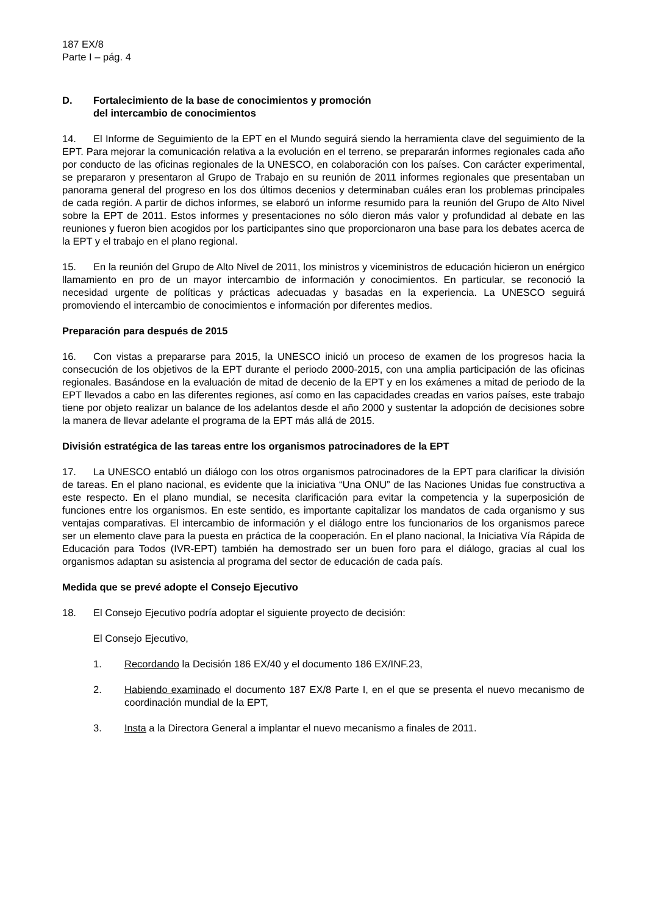187 EX/8
Parte I – pág. 4
D. Fortalecimiento de la base de conocimientos y promoción
del intercambio de conocimientos
14. El Informe de Seguimiento de la EPT en el Mundo seguirá siendo la herramienta clave del seguimiento de la EPT. Para mejorar la comunicación relativa a la evolución en el terreno, se prepararán informes regionales cada año por conducto de las oficinas regionales de la UNESCO, en colaboración con los países. Con carácter experimental, se prepararon y presentaron al Grupo de Trabajo en su reunión de 2011 informes regionales que presentaban un panorama general del progreso en los dos últimos decenios y determinaban cuáles eran los problemas principales de cada región. A partir de dichos informes, se elaboró un informe resumido para la reunión del Grupo de Alto Nivel sobre la EPT de 2011. Estos informes y presentaciones no sólo dieron más valor y profundidad al debate en las reuniones y fueron bien acogidos por los participantes sino que proporcionaron una base para los debates acerca de la EPT y el trabajo en el plano regional.
15. En la reunión del Grupo de Alto Nivel de 2011, los ministros y viceministros de educación hicieron un enérgico llamamiento en pro de un mayor intercambio de información y conocimientos. En particular, se reconoció la necesidad urgente de políticas y prácticas adecuadas y basadas en la experiencia. La UNESCO seguirá promoviendo el intercambio de conocimientos e información por diferentes medios.
Preparación para después de 2015
16. Con vistas a prepararse para 2015, la UNESCO inició un proceso de examen de los progresos hacia la consecución de los objetivos de la EPT durante el periodo 2000-2015, con una amplia participación de las oficinas regionales. Basándose en la evaluación de mitad de decenio de la EPT y en los exámenes a mitad de periodo de la EPT llevados a cabo en las diferentes regiones, así como en las capacidades creadas en varios países, este trabajo tiene por objeto realizar un balance de los adelantos desde el año 2000 y sustentar la adopción de decisiones sobre la manera de llevar adelante el programa de la EPT más allá de 2015.
División estratégica de las tareas entre los organismos patrocinadores de la EPT
17. La UNESCO entabló un diálogo con los otros organismos patrocinadores de la EPT para clarificar la división de tareas. En el plano nacional, es evidente que la iniciativa “Una ONU” de las Naciones Unidas fue constructiva a este respecto. En el plano mundial, se necesita clarificación para evitar la competencia y la superposición de funciones entre los organismos. En este sentido, es importante capitalizar los mandatos de cada organismo y sus ventajas comparativas. El intercambio de información y el diálogo entre los funcionarios de los organismos parece ser un elemento clave para la puesta en práctica de la cooperación. En el plano nacional, la Iniciativa Vía Rápida de Educación para Todos (IVR-EPT) también ha demostrado ser un buen foro para el diálogo, gracias al cual los organismos adaptan su asistencia al programa del sector de educación de cada país.
Medida que se prevé adopte el Consejo Ejecutivo
18. El Consejo Ejecutivo podría adoptar el siguiente proyecto de decisión:
El Consejo Ejecutivo,
1. Recordando la Decisión 186 EX/40 y el documento 186 EX/INF.23,
2. Habiendo examinado el documento 187 EX/8 Parte I, en el que se presenta el nuevo mecanismo de coordinación mundial de la EPT,
3. Insta a la Directora General a implantar el nuevo mecanismo a finales de 2011.